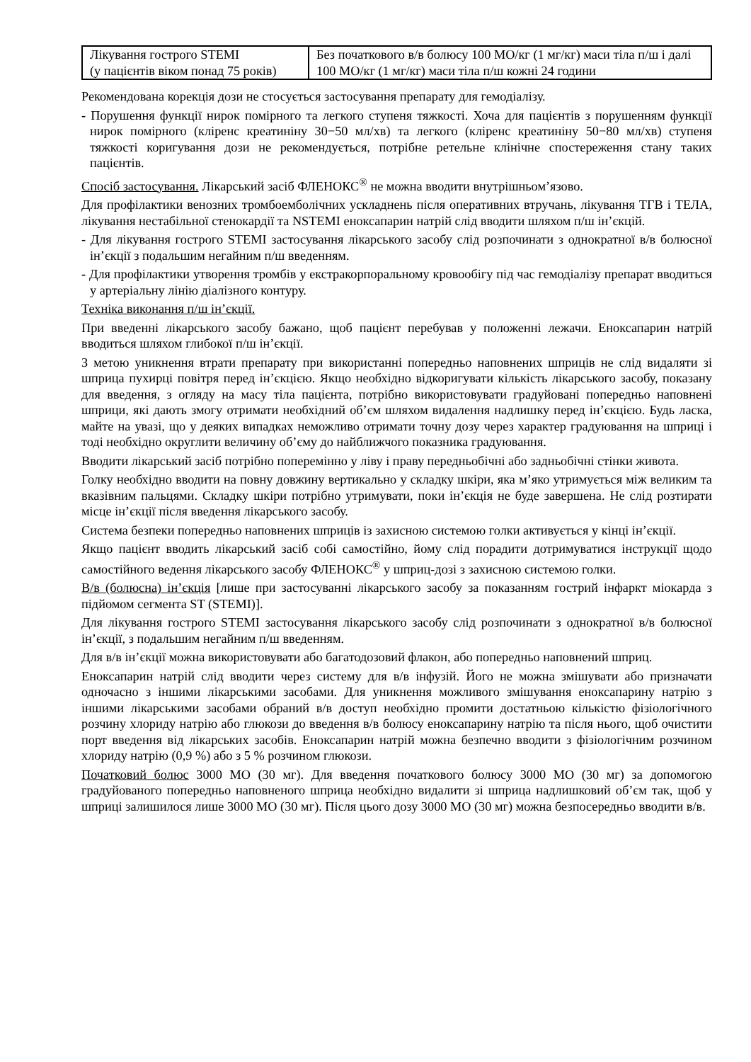| Лікування гострого STEMI (у пацієнтів віком понад 75 років) | Без початкового в/в болюсу 100 МО/кг (1 мг/кг) маси тіла п/ш і далі 100 МО/кг (1 мг/кг) маси тіла п/ш кожні 24 години |
Рекомендована корекція дози не стосується застосування препарату для гемодіалізу.
- Порушення функції нирок помірного та легкого ступеня тяжкості. Хоча для пацієнтів з порушенням функції нирок помірного (кліренс креатиніну 30−50 мл/хв) та легкого (кліренс креатиніну 50−80 мл/хв) ступеня тяжкості коригування дози не рекомендується, потрібне ретельне клінічне спостереження стану таких пацієнтів.
Спосіб застосування. Лікарський засіб ФЛЕНОКС<sup>®</sup> не можна вводити внутрішньом’язово.
Для профілактики венозних тромбоемболічних ускладнень після оперативних втручань, лікування ТГВ і ТЕЛА, лікування нестабільної стенокардії та NSTEMI еноксапарин натрій слід вводити шляхом п/ш ін’єкцій.
- Для лікування гострого STEMI застосування лікарського засобу слід розпочинати з однократної в/в болюсної ін’єкції з подальшим негайним п/ш введенням.
- Для профілактики утворення тромбів у екстракорпоральному кровообігу під час гемодіалізу препарат вводиться у артеріальну лінію діалізного контуру.
Техніка виконання п/ш ін’єкції.
При введенні лікарського засобу бажано, щоб пацієнт перебував у положенні лежачи. Еноксапарин натрій вводиться шляхом глибокої п/ш ін’єкції.
З метою уникнення втрати препарату при використанні попередньо наповнених шприців не слід видаляти зі шприца пухирці повітря перед ін’єкцією. Якщо необхідно відкоригувати кількість лікарського засобу, показану для введення, з огляду на масу тіла пацієнта, потрібно використовувати градуйовані попередньо наповнені шприци, які дають змогу отримати необхідний об’єм шляхом видалення надлишку перед ін’єкцією. Будь ласка, майте на увазі, що у деяких випадках неможливо отримати точну дозу через характер градуювання на шприці і тоді необхідно округлити величину об’єму до найближчого показника градуювання.
Вводити лікарський засіб потрібно поперемінно у ліву і праву передньобічні або задньобічні стінки живота.
Голку необхідно вводити на повну довжину вертикально у складку шкіри, яка м’яко утримується між великим та вказівним пальцями. Складку шкіри потрібно утримувати, поки ін’єкція не буде завершена. Не слід розтирати місце ін’єкції після введення лікарського засобу.
Система безпеки попередньо наповнених шприців із захисною системою голки активується у кінці ін’єкції.
Якщо пацієнт вводить лікарський засіб собі самостійно, йому слід порадити дотримуватися інструкції щодо самостійного ведення лікарського засобу ФЛЕНОКС<sup>®</sup> у шприц-дозі з захисною системою голки.
В/в (болюсна) ін’єкція [лише при застосуванні лікарського засобу за показанням гострий інфаркт міокарда з підйомом сегмента ST (STEMI)].
Для лікування гострого STEMI застосування лікарського засобу слід розпочинати з однократної в/в болюсної ін’єкції, з подальшим негайним п/ш введенням.
Для в/в ін’єкції можна використовувати або багатодозовий флакон, або попередньо наповнений шприц.
Еноксапарин натрій слід вводити через систему для в/в інфузій. Його не можна змішувати або призначати одночасно з іншими лікарськими засобами. Для уникнення можливого змішування еноксапарину натрію з іншими лікарськими засобами обраний в/в доступ необхідно промити достатньою кількістю фізіологічного розчину хлориду натрію або глюкози до введення в/в болюсу еноксапарину натрію та після нього, щоб очистити порт введення від лікарських засобів. Еноксапарин натрій можна безпечно вводити з фізіологічним розчином хлориду натрію (0,9 %) або з 5 % розчином глюкози.
Початковий болюс 3000 МО (30 мг). Для введення початкового болюсу 3000 МО (30 мг) за допомогою градуйованого попередньо наповненого шприца необхідно видалити зі шприца надлишковий об’єм так, щоб у шприці залишилося лише 3000 МО (30 мг). Після цього дозу 3000 МО (30 мг) можна безпосередньо вводити в/в.